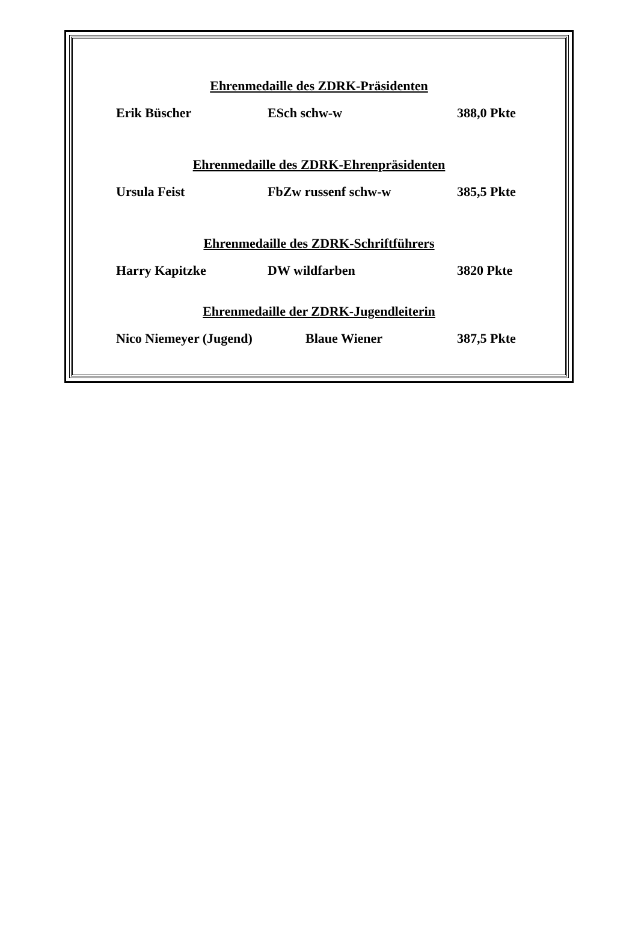Ehrenmedaille des ZDRK-Präsidenten
Erik Büscher ESch schw-w 388,0 Pkte
Ehrenmedaille des ZDRK-Ehrenpräsidenten
Ursula Feist FbZw russenf schw-w 385,5 Pkte
Ehrenmedaille des ZDRK-Schriftführers
Harry Kapitzke DW wildfarben 3820 Pkte
Ehrenmedaille der ZDRK-Jugendleiterin
Nico Niemeyer (Jugend) Blaue Wiener 387,5 Pkte